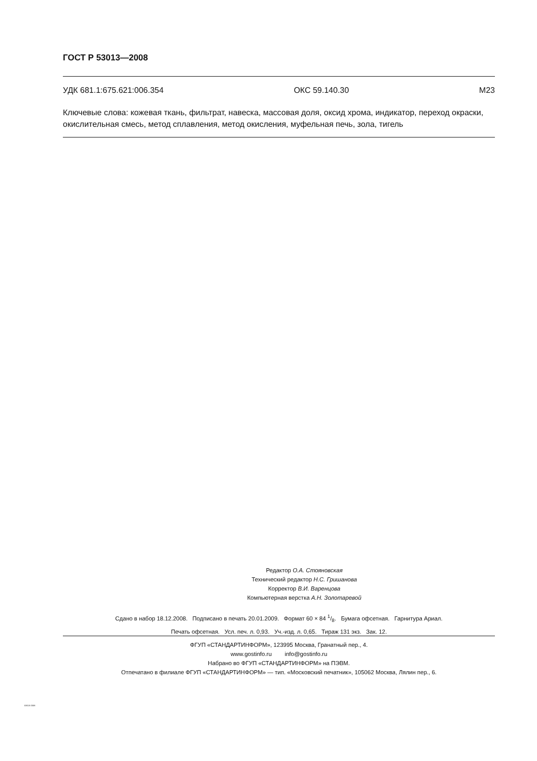ГОСТ Р 53013—2008
УДК 681.1:675.621:006.354 ОКС 59.140.30 М23
Ключевые слова: кожевая ткань, фильтрат, навеска, массовая доля, оксид хрома, индикатор, переход окраски, окислительная смесь, метод сплавления, метод окисления, муфельная печь, зола, тигель
Редактор О.А. Стояновская
Технический редактор Н.С. Гришанова
Корректор В.И. Варенцова
Компьютерная верстка А.Н. Золотаревой
Сдано в набор 18.12.2008. Подписано в печать 20.01.2009. Формат 60 × 84 1/8. Бумага офсетная. Гарнитура Ариал.
Печать офсетная. Усл. печ. л. 0,93. Уч.-изд. л. 0,65. Тираж 131 экз. Зак. 12.
ФГУП «СТАНДАРТИНФОРМ», 123995 Москва, Гранатный пер., 4.
www.gostinfo.ru info@gostinfo.ru
Набрано во ФГУП «СТАНДАРТИНФОРМ» на ПЭВМ.
Отпечатано в филиале ФГУП «СТАНДАРТИНФОРМ» — тип. «Московский печатник», 105062 Москва, Лялин пер., 6.
53013-2008